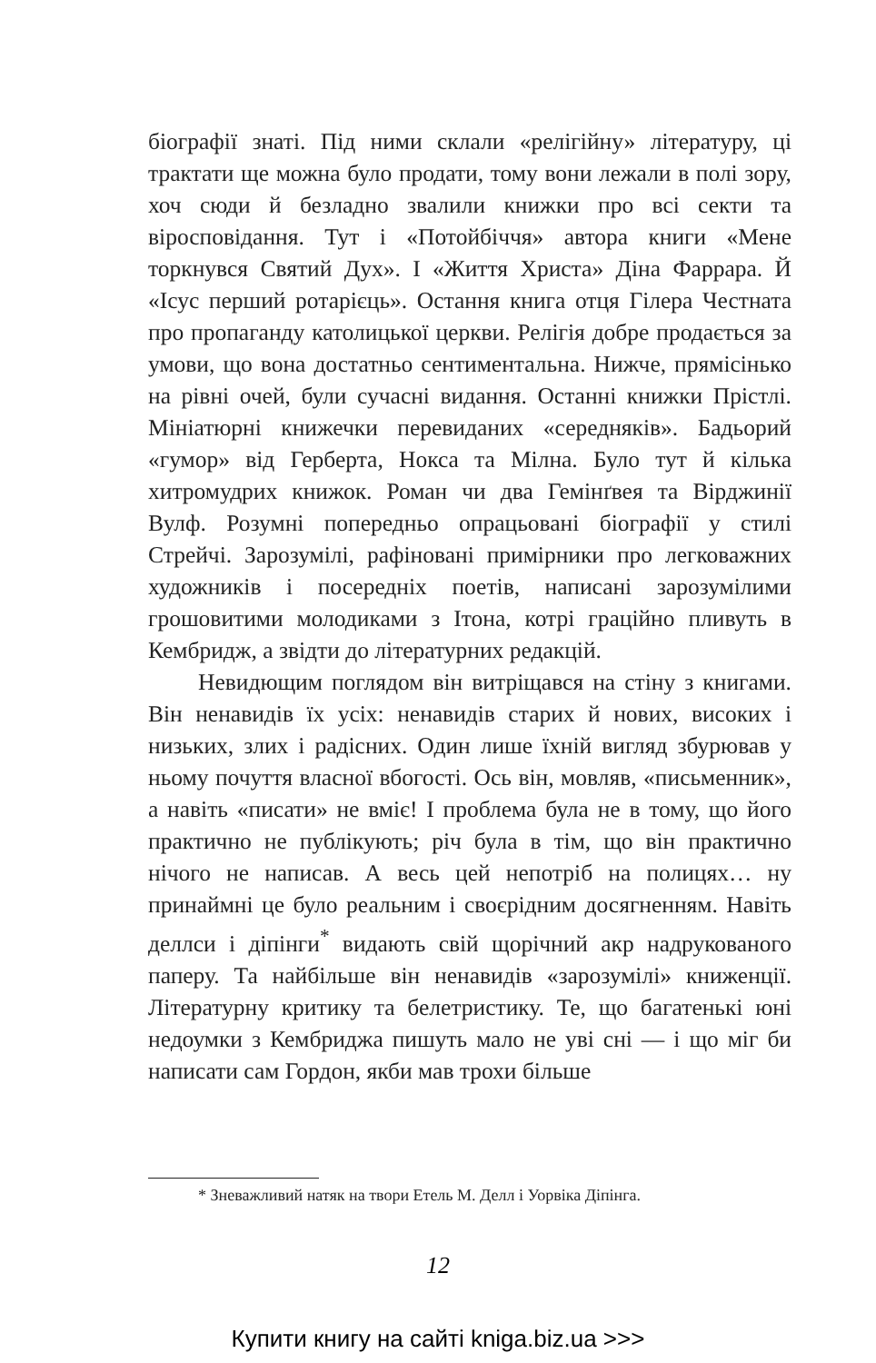біографії знаті. Під ними склали «релігійну» літературу, ці трактати ще можна було продати, тому вони лежали в полі зору, хоч сюди й безладно звалили книжки про всі секти та віросповідання. Тут і «Потойбіччя» автора книги «Мене торкнувся Святий Дух». І «Життя Христа» Діна Фаррара. Й «Ісус перший ротарієць». Остання книга отця Гілера Честната про пропаганду католицької церкви. Релігія добре продається за умови, що вона достатньо сентиментальна. Нижче, прямісінько на рівні очей, були сучасні видання. Останні книжки Прістлі. Мініатюрні книжечки перевиданих «середняків». Бадьорий «гумор» від Герберта, Нокса та Мілна. Було тут й кілька хитромудрих книжок. Роман чи два Гемінґвея та Вірджинії Вулф. Розумні попередньо опрацьовані біографії у стилі Стрейчі. Зарозумілі, рафіновані примірники про легковажних художників і посередніх поетів, написані зарозумілими грошовитими молодиками з Ітона, котрі граційно пливуть в Кембридж, а звідти до літературних редакцій.
Невидющим поглядом він витріщався на стіну з книгами. Він ненавидів їх усіх: ненавидів старих й нових, високих і низьких, злих і радісних. Один лише їхній вигляд збурював у ньому почуття власної вбогості. Ось він, мовляв, «письменник», а навіть «писати» не вміє! І проблема була не в тому, що його практично не публікують; річ була в тім, що він практично нічого не написав. А весь цей непотріб на полицях… ну принаймні це було реальним і своєрідним досягненням. Навіть деллси і діпінги<sup>*</sup> видають свій щорічний акр надрукованого паперу. Та найбільше він ненавидів «зарозумілі» книженції. Літературну критику та белетристику. Те, що багатенькі юні недоумки з Кембриджа пишуть мало не уві сні — і що міг би написати сам Гордон, якби мав трохи більше
* Зневажливий натяк на твори Етель М. Делл і Уорвіка Діпінга.
12
Купити книгу на сайті kniga.biz.ua >>>